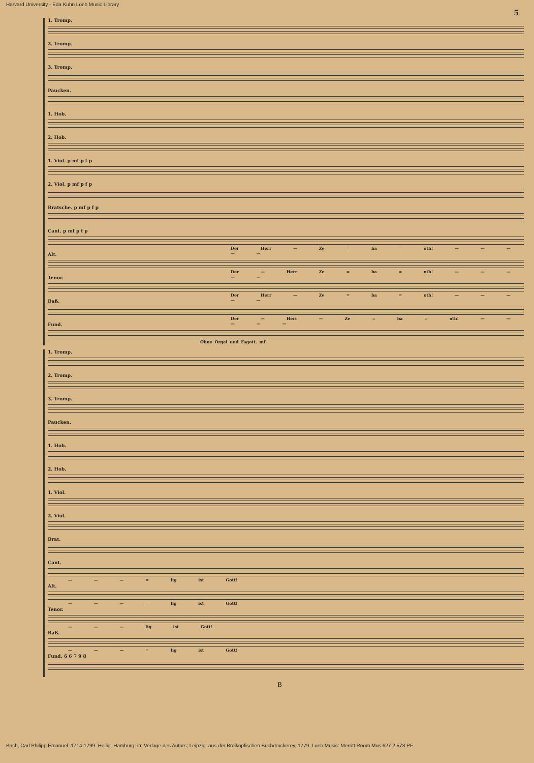Harvard University - Eda Kuhn Loeb Music Library
5
1. Tromp.
2. Tromp.
3. Tromp.
Paucken.
1. Hob.
2. Hob.
1. Viol. p mf p f p
2. Viol. p mf p f p
Bratsche. p mf p f p
Cant. p mf p f p
Der Herr — Ze = ba = oth! — — — — —
Alt.
Der — Herr Ze = ba = oth! — — — — —
Tenor.
Der Herr — Ze = ba = oth! — — — — —
Baß.
Der — Herr — Ze = ba = oth! — — — — —
Fund.
Ohne Orgel und Fagott. mf
1. Tromp.
2. Tromp.
3. Tromp.
Paucken.
1. Hob.
2. Hob.
1. Viol.
2. Viol.
Brat.
Cant.
— — — = lig ist Gott!
Alt.
— — — = lig ist Gott!
Tenor.
— — — lig ist Gott!
Baß.
— — — = lig ist Gott!
Fund. 6 6 7 9 8
B
Bach, Carl Philipp Emanuel, 1714-1799. Heilig. Hamburg: im Verlage des Autors; Leipzig: aus der Breikopfischen Buchdruckerey, 1779. Loeb Music: Merritt Room Mus 627.2.578 PF.